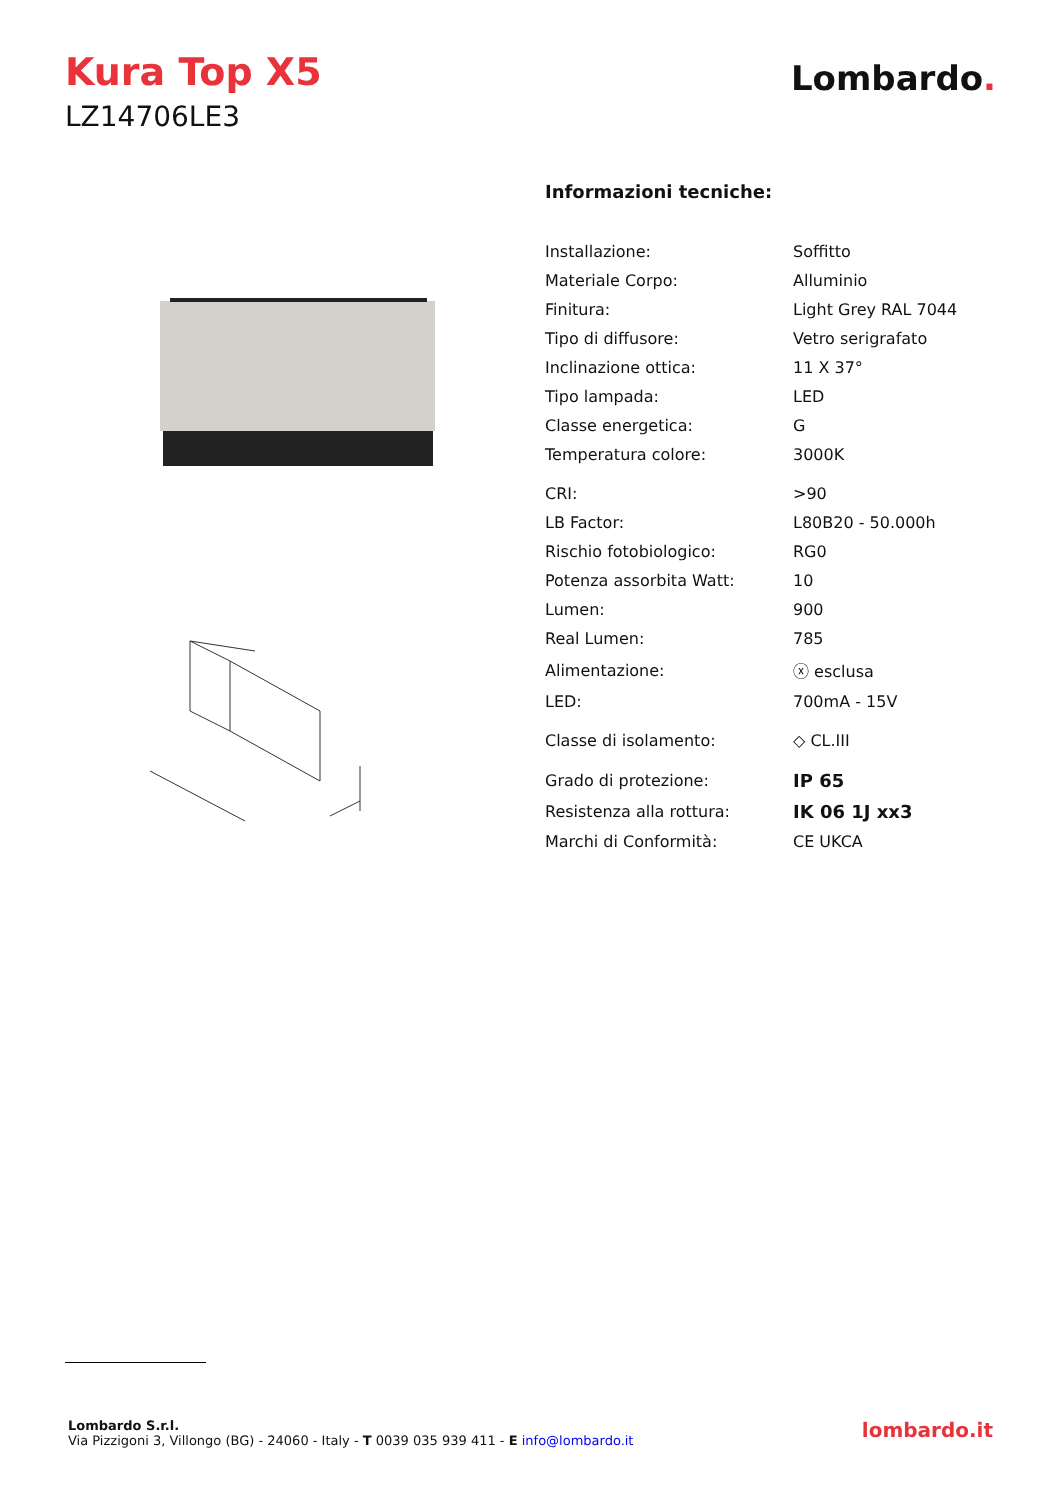Kura Top X5
LZ14706LE3
Lombardo.
Informazioni tecniche:
| Installazione: | Soffitto |
| Materiale Corpo: | Alluminio |
| Finitura: | Light Grey RAL 7044 |
| Tipo di diffusore: | Vetro serigrafato |
| Inclinazione ottica: | 11 X 37° |
| Tipo lampada: | LED |
| Classe energetica: | G |
| Temperatura colore: | 3000K |
| CRI: | >90 |
| LB Factor: | L80B20 - 50.000h |
| Rischio fotobiologico: | RG0 |
| Potenza assorbita Watt: | 10 |
| Lumen: | 900 |
| Real Lumen: | 785 |
| Alimentazione: | ⓧ esclusa |
| LED: | 700mA - 15V |
| Classe di isolamento: | ◇ CL.III |
| Grado di protezione: | IP 65 |
| Resistenza alla rottura: | IK 06 1J xx3 |
| Marchi di Conformità: | CE UKCA |
Lombardo S.r.l.
Via Pizzigoni 3, Villongo (BG) - 24060 - Italy - T 0039 035 939 411 - E info@lombardo.it
lombardo.it